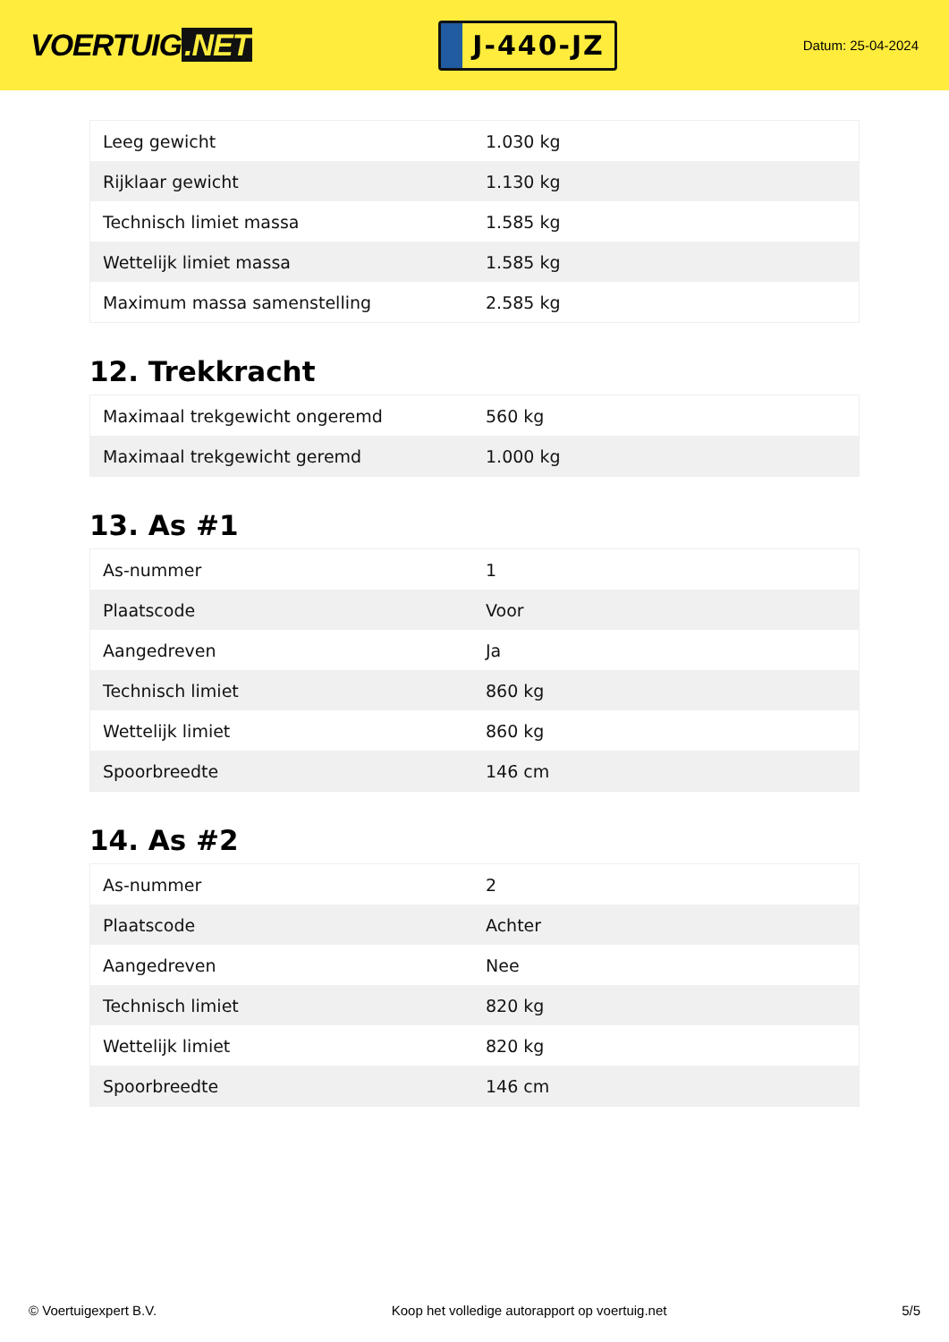VOERTUIG.NET
J-440-JZ
Datum: 25-04-2024
| Leeg gewicht | 1.030 kg |
| Rijklaar gewicht | 1.130 kg |
| Technisch limiet massa | 1.585 kg |
| Wettelijk limiet massa | 1.585 kg |
| Maximum massa samenstelling | 2.585 kg |
12. Trekkracht
| Maximaal trekgewicht ongeremd | 560 kg |
| Maximaal trekgewicht geremd | 1.000 kg |
13. As #1
| As-nummer | 1 |
| Plaatscode | Voor |
| Aangedreven | Ja |
| Technisch limiet | 860 kg |
| Wettelijk limiet | 860 kg |
| Spoorbreedte | 146 cm |
14. As #2
| As-nummer | 2 |
| Plaatscode | Achter |
| Aangedreven | Nee |
| Technisch limiet | 820 kg |
| Wettelijk limiet | 820 kg |
| Spoorbreedte | 146 cm |
© Voertuigexpert B.V. Koop het volledige autorapport op voertuig.net 5/5